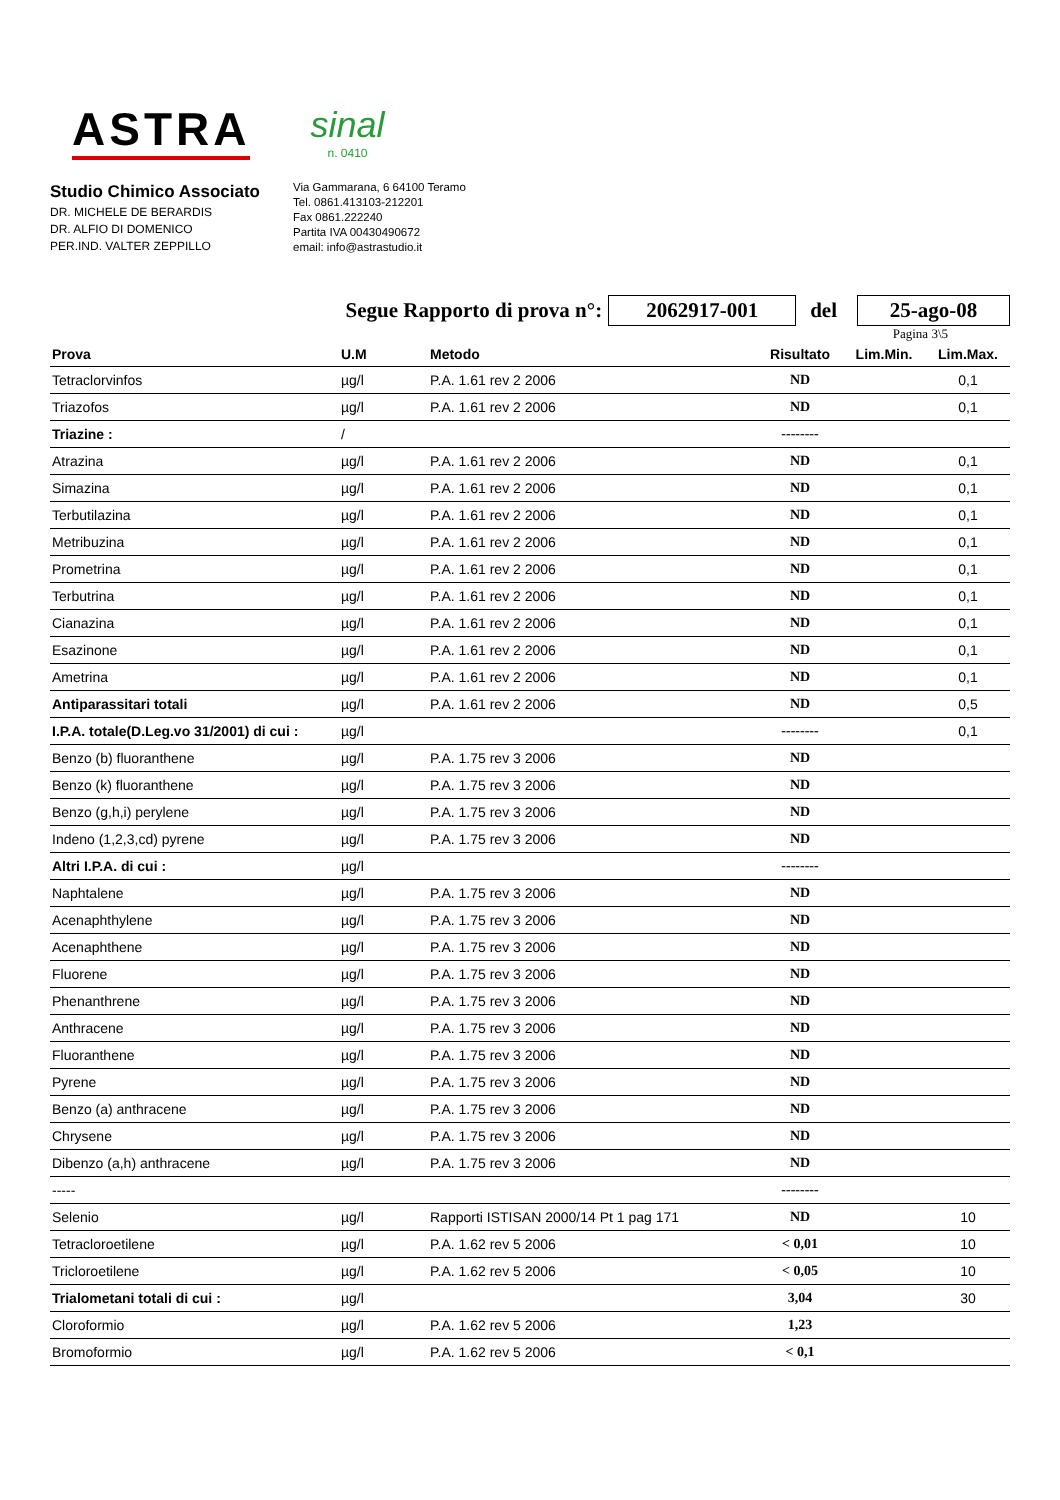ASTRA
sinal
n. 0410
Studio Chimico Associato
DR. MICHELE DE BERARDIS
DR. ALFIO DI DOMENICO
PER.IND. VALTER ZEPPILLO
Via Gammarana, 6 64100 Teramo
Tel. 0861.413103-212201
Fax 0861.222240
Partita IVA 00430490672
email: info@astrastudio.it
Segue Rapporto di prova n°: 2062917-001 del 25-ago-08
Pagina 3\5
| Prova | U.M | Metodo | Risultato | Lim.Min. | Lim.Max. |
| --- | --- | --- | --- | --- | --- |
| Tetraclorvinfos | µg/l | P.A. 1.61 rev 2 2006 | ND | | 0,1 |
| Triazofos | µg/l | P.A. 1.61 rev 2 2006 | ND | | 0,1 |
| Triazine : | / | | -------- | | |
| Atrazina | µg/l | P.A. 1.61 rev 2 2006 | ND | | 0,1 |
| Simazina | µg/l | P.A. 1.61 rev 2 2006 | ND | | 0,1 |
| Terbutilazina | µg/l | P.A. 1.61 rev 2 2006 | ND | | 0,1 |
| Metribuzina | µg/l | P.A. 1.61 rev 2 2006 | ND | | 0,1 |
| Prometrina | µg/l | P.A. 1.61 rev 2 2006 | ND | | 0,1 |
| Terbutrina | µg/l | P.A. 1.61 rev 2 2006 | ND | | 0,1 |
| Cianazina | µg/l | P.A. 1.61 rev 2 2006 | ND | | 0,1 |
| Esazinone | µg/l | P.A. 1.61 rev 2 2006 | ND | | 0,1 |
| Ametrina | µg/l | P.A. 1.61 rev 2 2006 | ND | | 0,1 |
| Antiparassitari totali | µg/l | P.A. 1.61 rev 2 2006 | ND | | 0,5 |
| I.P.A. totale(D.Leg.vo 31/2001) di cui : | µg/l | | -------- | | 0,1 |
| Benzo (b) fluoranthene | µg/l | P.A. 1.75 rev 3 2006 | ND | | |
| Benzo (k) fluoranthene | µg/l | P.A. 1.75 rev 3 2006 | ND | | |
| Benzo (g,h,i) perylene | µg/l | P.A. 1.75 rev 3 2006 | ND | | |
| Indeno (1,2,3,cd) pyrene | µg/l | P.A. 1.75 rev 3 2006 | ND | | |
| Altri I.P.A. di cui : | µg/l | | -------- | | |
| Naphtalene | µg/l | P.A. 1.75 rev 3 2006 | ND | | |
| Acenaphthylene | µg/l | P.A. 1.75 rev 3 2006 | ND | | |
| Acenaphthene | µg/l | P.A. 1.75 rev 3 2006 | ND | | |
| Fluorene | µg/l | P.A. 1.75 rev 3 2006 | ND | | |
| Phenanthrene | µg/l | P.A. 1.75 rev 3 2006 | ND | | |
| Anthracene | µg/l | P.A. 1.75 rev 3 2006 | ND | | |
| Fluoranthene | µg/l | P.A. 1.75 rev 3 2006 | ND | | |
| Pyrene | µg/l | P.A. 1.75 rev 3 2006 | ND | | |
| Benzo (a) anthracene | µg/l | P.A. 1.75 rev 3 2006 | ND | | |
| Chrysene | µg/l | P.A. 1.75 rev 3 2006 | ND | | |
| Dibenzo (a,h) anthracene | µg/l | P.A. 1.75 rev 3 2006 | ND | | |
| ----- | | | -------- | | |
| Selenio | µg/l | Rapporti ISTISAN 2000/14 Pt 1 pag 171 | ND | | 10 |
| Tetracloroetilene | µg/l | P.A. 1.62 rev 5 2006 | < 0,01 | | 10 |
| Tricloroetilene | µg/l | P.A. 1.62 rev 5 2006 | < 0,05 | | 10 |
| Trialometani totali di cui : | µg/l | | 3,04 | | 30 |
| Cloroformio | µg/l | P.A. 1.62 rev 5 2006 | 1,23 | | |
| Bromoformio | µg/l | P.A. 1.62 rev 5 2006 | < 0,1 | | |